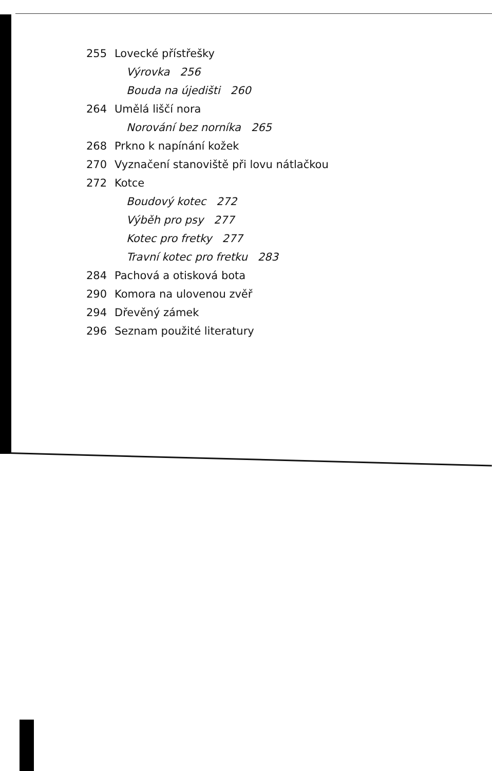255 Lovecké přístřešky
Výrovka 256
Bouda na újedišti 260
264 Umělá liščí nora
Norování bez norníka 265
268 Prkno k napínání kožek
270 Vyznačení stanoviště při lovu nátlačkou
272 Kotce
Boudový kotec 272
Výběh pro psy 277
Kotec pro fretky 277
Travní kotec pro fretku 283
284 Pachová a otisková bota
290 Komora na ulovenou zvěř
294 Dřevěný zámek
296 Seznam použité literatury